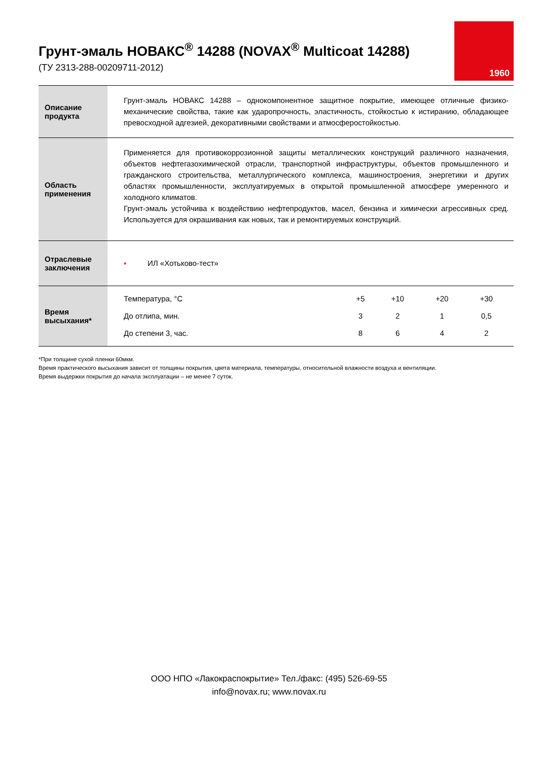Грунт-эмаль НОВАКС<sup>®</sup> 14288 (NOVAX<sup>®</sup> Multicoat 14288)
(ТУ 2313-288-00209711-2012)
1960
| Описание продукта | Грунт-эмаль НОВАКС 14288 – однокомпонентное защитное покрытие, имеющее отличные физико-механические свойства, такие как ударопрочность, эластичность, стойкостью к истиранию, обладающее превосходной адгезией, декоративными свойствами и атмосферостойкостью. |
| Область применения | Применяется для противокоррозионной защиты металлических конструкций различного назначения, объектов нефтегазохимической отрасли, транспортной инфраструктуры, объектов промышленного и гражданского строительства, металлургического комплекса, машиностроения, энергетики и других областях промышленности, эксплуатируемых в открытой промышленной атмосфере умеренного и холодного климатов. Грунт-эмаль устойчива к воздействию нефтепродуктов, масел, бензина и химически агрессивных сред. Используется для окрашивания как новых, так и ремонтируемых конструкций. |
| Отраслевые заключения | ▪ ИЛ «Хотьково-тест» |
| Время высыхания* | / Температура, °С / +5 / +10 / +20 / +30 / / До отлипа, мин. / 3 / 2 / 1 / 0,5 / / До степени 3, час. / 8 / 6 / 4 / 2 / |
*При толщине сухой пленки 60мкм.
Время практического высыхания зависит от толщины покрытия, цвета материала, температуры, относительной влажности воздуха и вентиляции.
Время выдержки покрытия до начала эксплуатации – не менее 7 суток.
ООО НПО «Лакокраспокрытие» Тел./факс: (495) 526-69-55
info@novax.ru; www.novax.ru